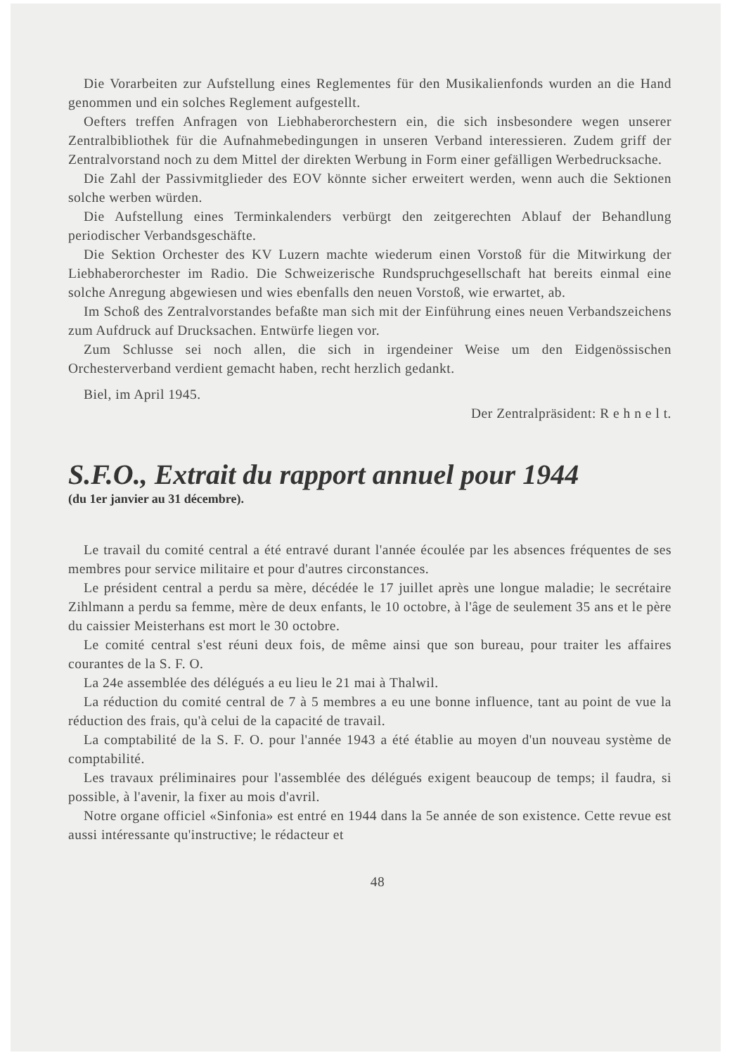Die Vorarbeiten zur Aufstellung eines Reglementes für den Musikalienfonds wurden an die Hand genommen und ein solches Reglement aufgestellt.
Oefters treffen Anfragen von Liebhaberorchestern ein, die sich insbesondere wegen unserer Zentralbibliothek für die Aufnahmebedingungen in unseren Verband interessieren. Zudem griff der Zentralvorstand noch zu dem Mittel der direkten Werbung in Form einer gefälligen Werbedrucksache.
Die Zahl der Passivmitglieder des EOV könnte sicher erweitert werden, wenn auch die Sektionen solche werben würden.
Die Aufstellung eines Terminkalenders verbürgt den zeitgerechten Ablauf der Behandlung periodischer Verbandsgeschäfte.
Die Sektion Orchester des KV Luzern machte wiederum einen Vorstoß für die Mitwirkung der Liebhaberorchester im Radio. Die Schweizerische Rundspruchgesellschaft hat bereits einmal eine solche Anregung abgewiesen und wies ebenfalls den neuen Vorstoß, wie erwartet, ab.
Im Schoß des Zentralvorstandes befaßte man sich mit der Einführung eines neuen Verbandszeichens zum Aufdruck auf Drucksachen. Entwürfe liegen vor.
Zum Schlusse sei noch allen, die sich in irgendeiner Weise um den Eidgenössischen Orchesterverband verdient gemacht haben, recht herzlich gedankt.
Biel, im April 1945.
Der Zentralpräsident: R e h n e l t.
S.F.O., Extrait du rapport annuel pour 1944
(du 1er janvier au 31 décembre).
Le travail du comité central a été entravé durant l'année écoulée par les absences fréquentes de ses membres pour service militaire et pour d'autres circonstances.
Le président central a perdu sa mère, décédée le 17 juillet après une longue maladie; le secrétaire Zihlmann a perdu sa femme, mère de deux enfants, le 10 octobre, à l'âge de seulement 35 ans et le père du caissier Meisterhans est mort le 30 octobre.
Le comité central s'est réuni deux fois, de même ainsi que son bureau, pour traiter les affaires courantes de la S. F. O.
La 24e assemblée des délégués a eu lieu le 21 mai à Thalwil.
La réduction du comité central de 7 à 5 membres a eu une bonne influence, tant au point de vue la réduction des frais, qu'à celui de la capacité de travail.
La comptabilité de la S. F. O. pour l'année 1943 a été établie au moyen d'un nouveau système de comptabilité.
Les travaux préliminaires pour l'assemblée des délégués exigent beaucoup de temps; il faudra, si possible, à l'avenir, la fixer au mois d'avril.
Notre organe officiel «Sinfonia» est entré en 1944 dans la 5e année de son existence. Cette revue est aussi intéressante qu'instructive; le rédacteur et
48